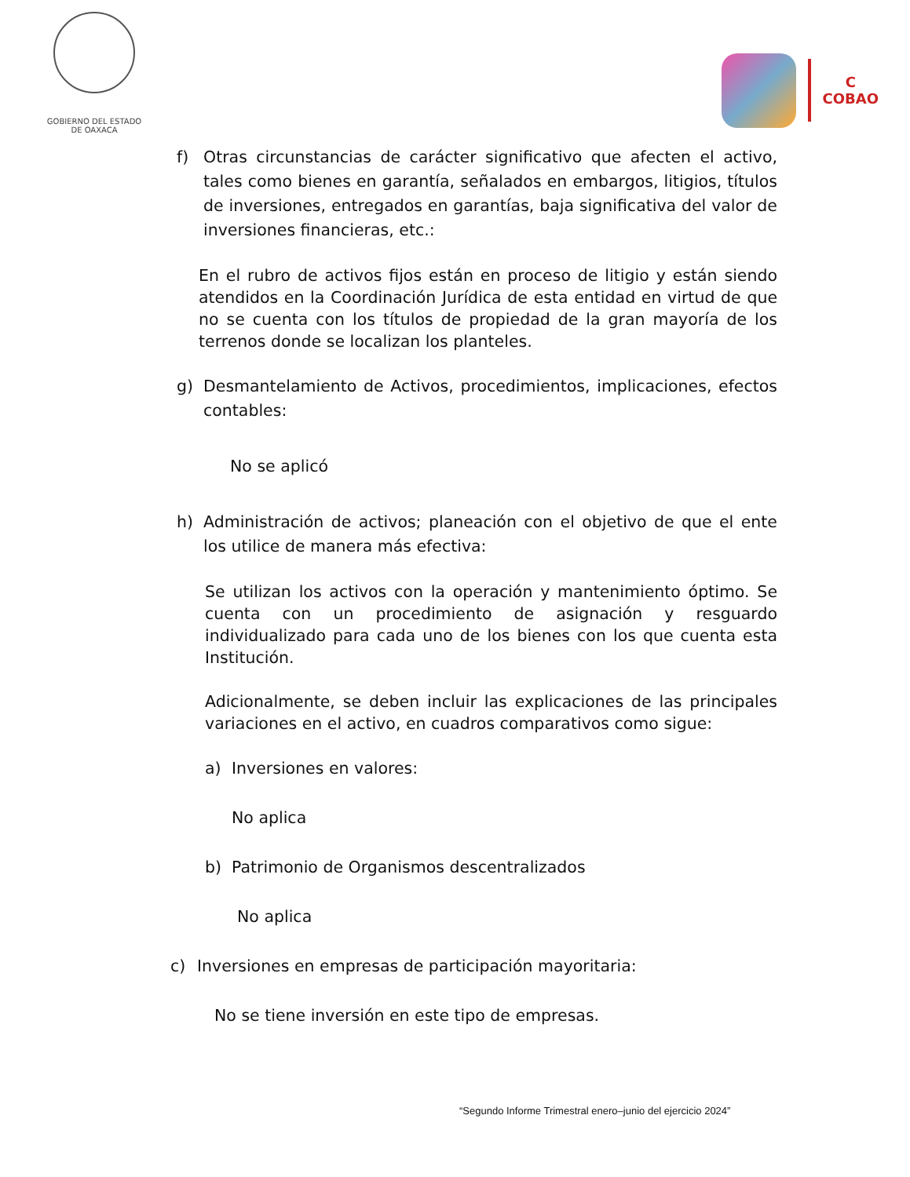GOBIERNO DEL ESTADO
DE OAXACA
C
COBAO
f) Otras circunstancias de carácter significativo que afecten el activo, tales como bienes en garantía, señalados en embargos, litigios, títulos de inversiones, entregados en garantías, baja significativa del valor de inversiones financieras, etc.:
En el rubro de activos fijos están en proceso de litigio y están siendo atendidos en la Coordinación Jurídica de esta entidad en virtud de que no se cuenta con los títulos de propiedad de la gran mayoría de los terrenos donde se localizan los planteles.
g) Desmantelamiento de Activos, procedimientos, implicaciones, efectos contables:
No se aplicó
h) Administración de activos; planeación con el objetivo de que el ente los utilice de manera más efectiva:
Se utilizan los activos con la operación y mantenimiento óptimo. Se cuenta con un procedimiento de asignación y resguardo individualizado para cada uno de los bienes con los que cuenta esta Institución.
Adicionalmente, se deben incluir las explicaciones de las principales variaciones en el activo, en cuadros comparativos como sigue:
a) Inversiones en valores:
No aplica
b) Patrimonio de Organismos descentralizados
No aplica
c) Inversiones en empresas de participación mayoritaria:
No se tiene inversión en este tipo de empresas.
“Segundo Informe Trimestral enero–junio del ejercicio 2024”